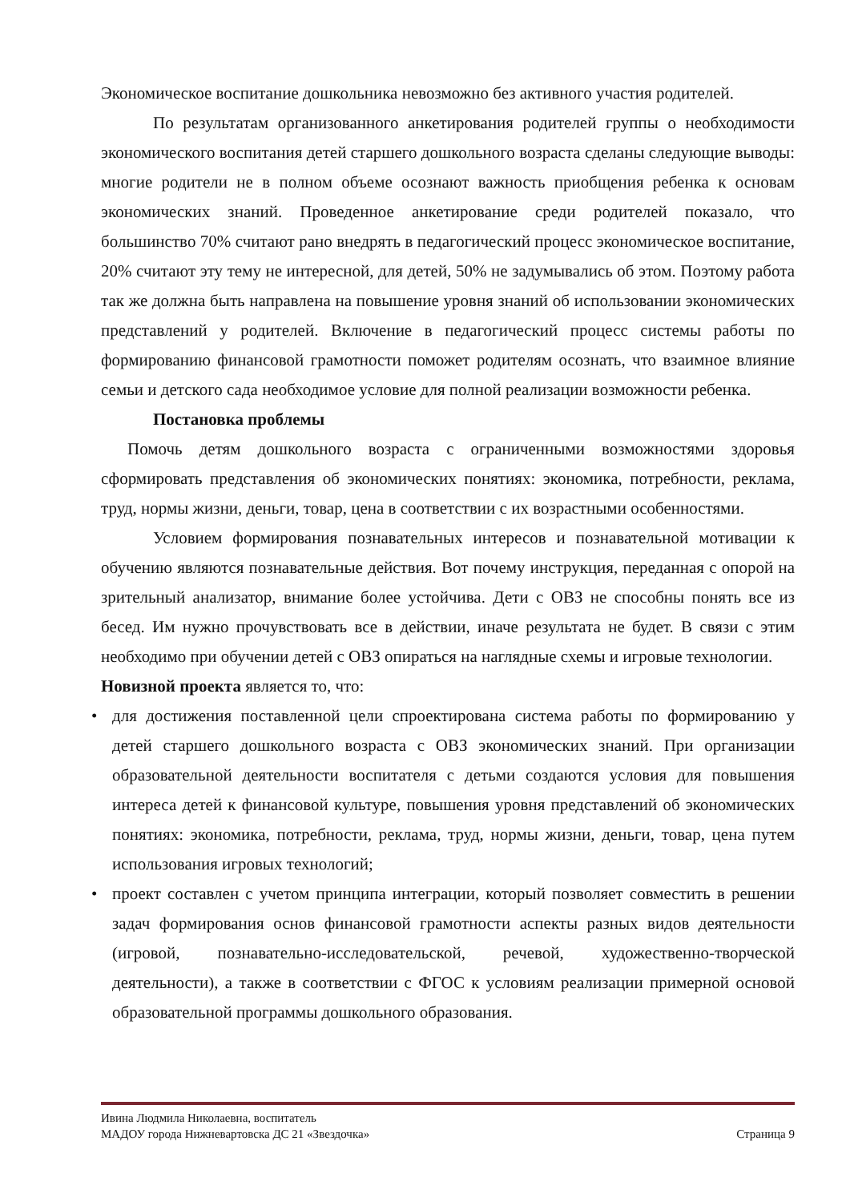Экономическое воспитание дошкольника невозможно без активного участия родителей.
По результатам организованного анкетирования родителей группы о необходимости экономического воспитания детей старшего дошкольного возраста сделаны следующие выводы: многие родители не в полном объеме осознают важность приобщения ребенка к основам экономических знаний. Проведенное анкетирование среди родителей показало, что большинство 70% считают рано внедрять в педагогический процесс экономическое воспитание, 20% считают эту тему не интересной, для детей, 50% не задумывались об этом. Поэтому работа так же должна быть направлена на повышение уровня знаний об использовании экономических представлений у родителей. Включение в педагогический процесс системы работы по формированию финансовой грамотности поможет родителям осознать, что взаимное влияние семьи и детского сада необходимое условие для полной реализации возможности ребенка.
Постановка проблемы
Помочь детям дошкольного возраста с ограниченными возможностями здоровья сформировать представления об экономических понятиях: экономика, потребности, реклама, труд, нормы жизни, деньги, товар, цена в соответствии с их возрастными особенностями.
Условием формирования познавательных интересов и познавательной мотивации к обучению являются познавательные действия. Вот почему инструкция, переданная с опорой на зрительный анализатор, внимание более устойчива. Дети с ОВЗ не способны понять все из бесед. Им нужно прочувствовать все в действии, иначе результата не будет. В связи с этим необходимо при обучении детей с ОВЗ опираться на наглядные схемы и игровые технологии.
Новизной проекта является то, что:
• для достижения поставленной цели спроектирована система работы по формированию у детей старшего дошкольного возраста с ОВЗ экономических знаний. При организации образовательной деятельности воспитателя с детьми создаются условия для повышения интереса детей к финансовой культуре, повышения уровня представлений об экономических понятиях: экономика, потребности, реклама, труд, нормы жизни, деньги, товар, цена путем использования игровых технологий;
• проект составлен с учетом принципа интеграции, который позволяет совместить в решении задач формирования основ финансовой грамотности аспекты разных видов деятельности (игровой, познавательно-исследовательской, речевой, художественно-творческой деятельности), а также в соответствии с ФГОС к условиям реализации примерной основой образовательной программы дошкольного образования.
Ивина Людмила Николаевна, воспитатель
МАДОУ города Нижневартовска ДС 21 «Звездочка» Страница 9